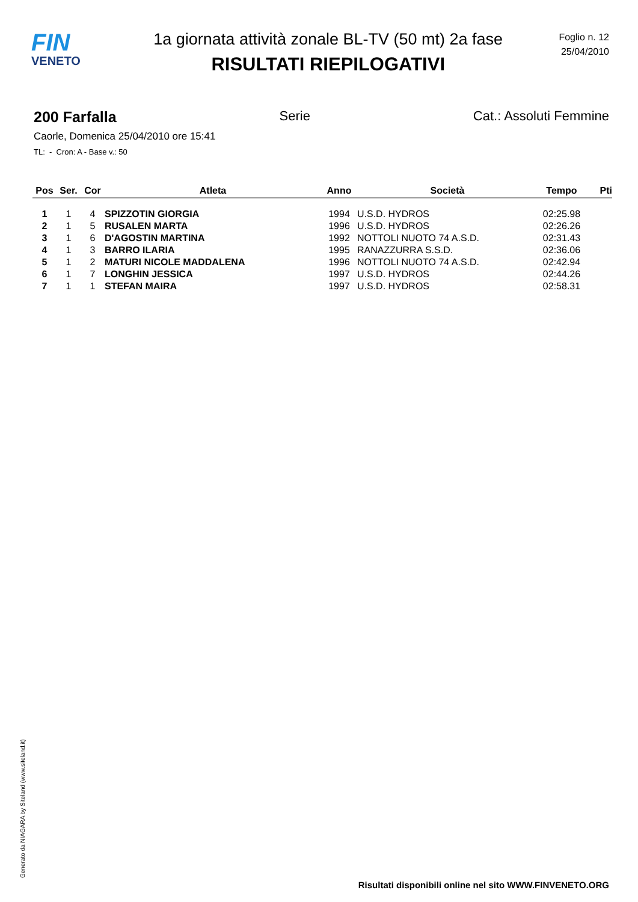FIN
VENETO
1a giornata attività zonale BL-TV (50 mt) 2a fase
RISULTATI RIEPILOGATIVI
Foglio n. 12
25/04/2010
200 Farfalla Serie Cat.: Assoluti Femmine
Caorle, Domenica 25/04/2010 ore 15:41
TL: - Cron: A - Base v.: 50
| Pos | Ser. | Cor | Atleta | Anno | Società | Tempo | Pti |
| --- | --- | --- | --- | --- | --- | --- | --- |
| 1 | 1 | 4 | SPIZZOTIN GIORGIA | 1994 | U.S.D. HYDROS | 02:25.98 | |
| 2 | 1 | 5 | RUSALEN MARTA | 1996 | U.S.D. HYDROS | 02:26.26 | |
| 3 | 1 | 6 | D'AGOSTIN MARTINA | 1992 | NOTTOLI NUOTO 74 A.S.D. | 02:31.43 | |
| 4 | 1 | 3 | BARRO ILARIA | 1995 | RANAZZURRA S.S.D. | 02:36.06 | |
| 5 | 1 | 2 | MATURI NICOLE MADDALENA | 1996 | NOTTOLI NUOTO 74 A.S.D. | 02:42.94 | |
| 6 | 1 | 7 | LONGHIN JESSICA | 1997 | U.S.D. HYDROS | 02:44.26 | |
| 7 | 1 | 1 | STEFAN MAIRA | 1997 | U.S.D. HYDROS | 02:58.31 | |
Generato da NIAGARA by Siteland (www.siteland.it)
Risultati disponibili online nel sito WWW.FINVENETO.ORG